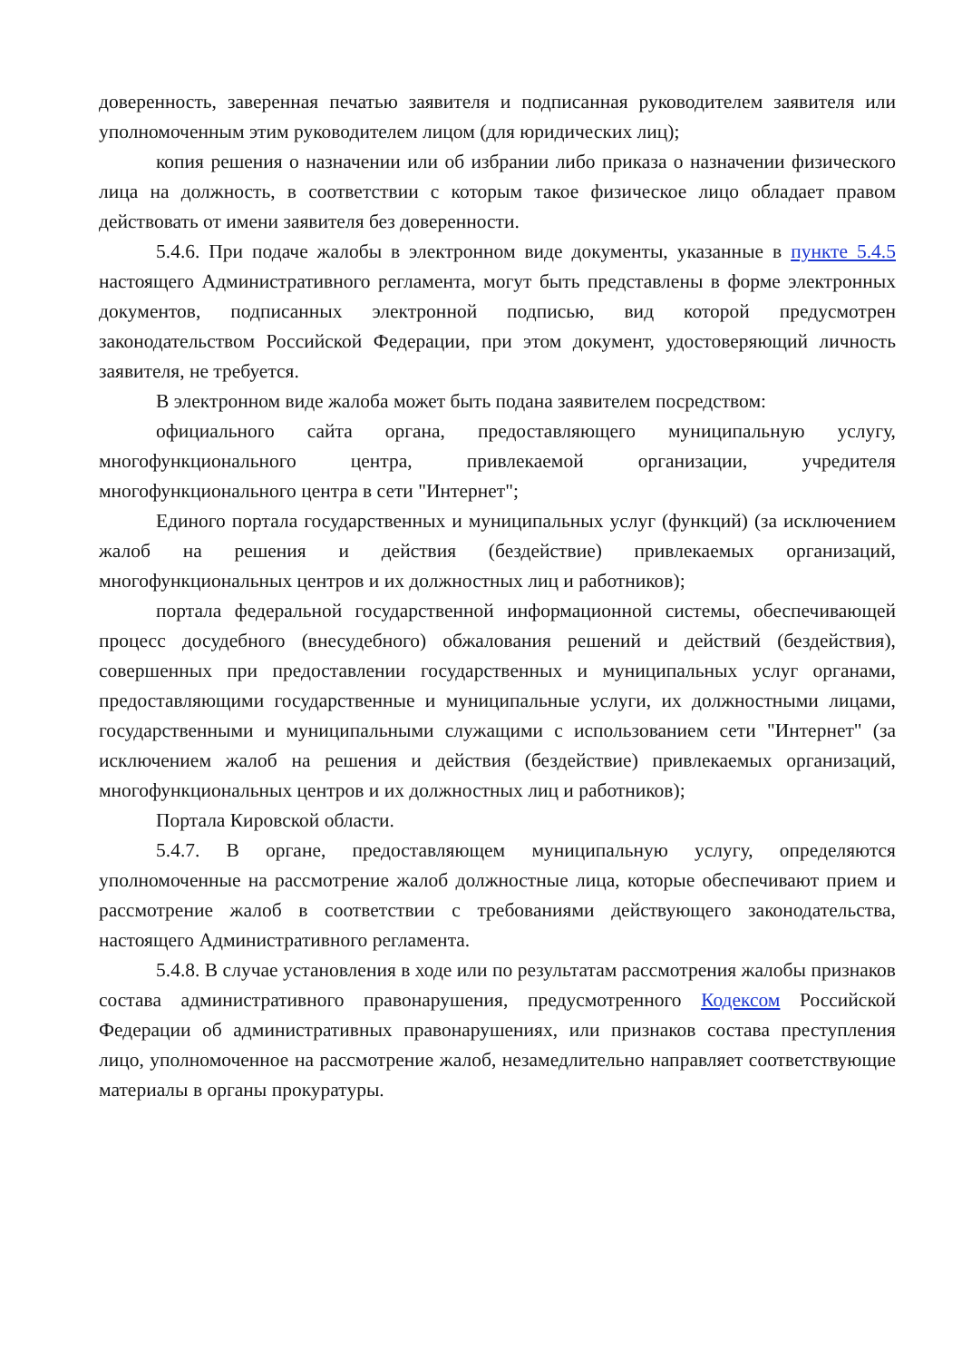доверенность, заверенная печатью заявителя и подписанная руководителем заявителя или уполномоченным этим руководителем лицом (для юридических лиц);
копия решения о назначении или об избрании либо приказа о назначении физического лица на должность, в соответствии с которым такое физическое лицо обладает правом действовать от имени заявителя без доверенности.
5.4.6. При подаче жалобы в электронном виде документы, указанные в пункте 5.4.5 настоящего Административного регламента, могут быть представлены в форме электронных документов, подписанных электронной подписью, вид которой предусмотрен законодательством Российской Федерации, при этом документ, удостоверяющий личность заявителя, не требуется.
В электронном виде жалоба может быть подана заявителем посредством:
официального сайта органа, предоставляющего муниципальную услугу, многофункционального центра, привлекаемой организации, учредителя многофункционального центра в сети "Интернет";
Единого портала государственных и муниципальных услуг (функций) (за исключением жалоб на решения и действия (бездействие) привлекаемых организаций, многофункциональных центров и их должностных лиц и работников);
портала федеральной государственной информационной системы, обеспечивающей процесс досудебного (внесудебного) обжалования решений и действий (бездействия), совершенных при предоставлении государственных и муниципальных услуг органами, предоставляющими государственные и муниципальные услуги, их должностными лицами, государственными и муниципальными служащими с использованием сети "Интернет" (за исключением жалоб на решения и действия (бездействие) привлекаемых организаций, многофункциональных центров и их должностных лиц и работников);
Портала Кировской области.
5.4.7. В органе, предоставляющем муниципальную услугу, определяются уполномоченные на рассмотрение жалоб должностные лица, которые обеспечивают прием и рассмотрение жалоб в соответствии с требованиями действующего законодательства, настоящего Административного регламента.
5.4.8. В случае установления в ходе или по результатам рассмотрения жалобы признаков состава административного правонарушения, предусмотренного Кодексом Российской Федерации об административных правонарушениях, или признаков состава преступления лицо, уполномоченное на рассмотрение жалоб, незамедлительно направляет соответствующие материалы в органы прокуратуры.